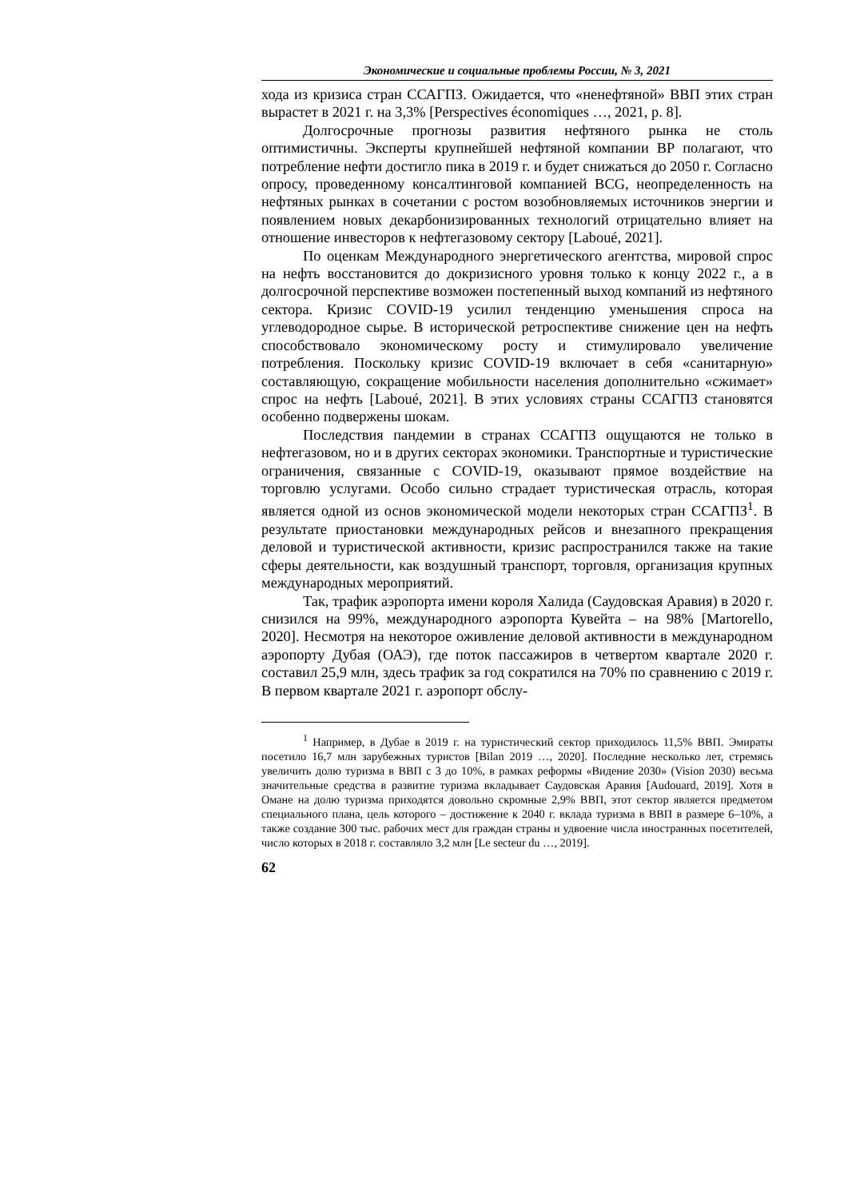Экономические и социальные проблемы России, № 3, 2021
хода из кризиса стран ССАГПЗ. Ожидается, что «ненефтяной» ВВП этих стран вырастет в 2021 г. на 3,3% [Perspectives économiques …, 2021, p. 8].
Долгосрочные прогнозы развития нефтяного рынка не столь оптимистичны. Эксперты крупнейшей нефтяной компании ВР полагают, что потребление нефти достигло пика в 2019 г. и будет снижаться до 2050 г. Согласно опросу, проведенному консалтинговой компанией BCG, неопределенность на нефтяных рынках в сочетании с ростом возобновляемых источников энергии и появлением новых декарбонизированных технологий отрицательно влияет на отношение инвесторов к нефтегазовому сектору [Laboué, 2021].
По оценкам Международного энергетического агентства, мировой спрос на нефть восстановится до докризисного уровня только к концу 2022 г., а в долгосрочной перспективе возможен постепенный выход компаний из нефтяного сектора. Кризис COVID-19 усилил тенденцию уменьшения спроса на углеводородное сырье. В исторической ретроспективе снижение цен на нефть способствовало экономическому росту и стимулировало увеличение потребления. Поскольку кризис COVID-19 включает в себя «санитарную» составляющую, сокращение мобильности населения дополнительно «сжимает» спрос на нефть [Laboué, 2021]. В этих условиях страны ССАГПЗ становятся особенно подвержены шокам.
Последствия пандемии в странах ССАГПЗ ощущаются не только в нефтегазовом, но и в других секторах экономики. Транспортные и туристические ограничения, связанные с COVID-19, оказывают прямое воздействие на торговлю услугами. Особо сильно страдает туристическая отрасль, которая является одной из основ экономической модели некоторых стран ССАГПЗ<sup>1</sup>. В результате приостановки международных рейсов и внезапного прекращения деловой и туристической активности, кризис распространился также на такие сферы деятельности, как воздушный транспорт, торговля, организация крупных международных мероприятий.
Так, трафик аэропорта имени короля Халида (Саудовская Аравия) в 2020 г. снизился на 99%, международного аэропорта Кувейта – на 98% [Martorello, 2020]. Несмотря на некоторое оживление деловой активности в международном аэропорту Дубая (ОАЭ), где поток пассажиров в четвертом квартале 2020 г. составил 25,9 млн, здесь трафик за год сократился на 70% по сравнению с 2019 г. В первом квартале 2021 г. аэропорт обслу-
<sup>1</sup> Например, в Дубае в 2019 г. на туристический сектор приходилось 11,5% ВВП. Эмираты посетило 16,7 млн зарубежных туристов [Bilan 2019 …, 2020]. Последние несколько лет, стремясь увеличить долю туризма в ВВП с 3 до 10%, в рамках реформы «Видение 2030» (Vision 2030) весьма значительные средства в развитие туризма вкладывает Саудовская Аравия [Audouard, 2019]. Хотя в Омане на долю туризма приходятся довольно скромные 2,9% ВВП, этот сектор является предметом специального плана, цель которого – достижение к 2040 г. вклада туризма в ВВП в размере 6–10%, а также создание 300 тыс. рабочих мест для граждан страны и удвоение числа иностранных посетителей, число которых в 2018 г. составляло 3,2 млн [Le secteur du …, 2019].
62